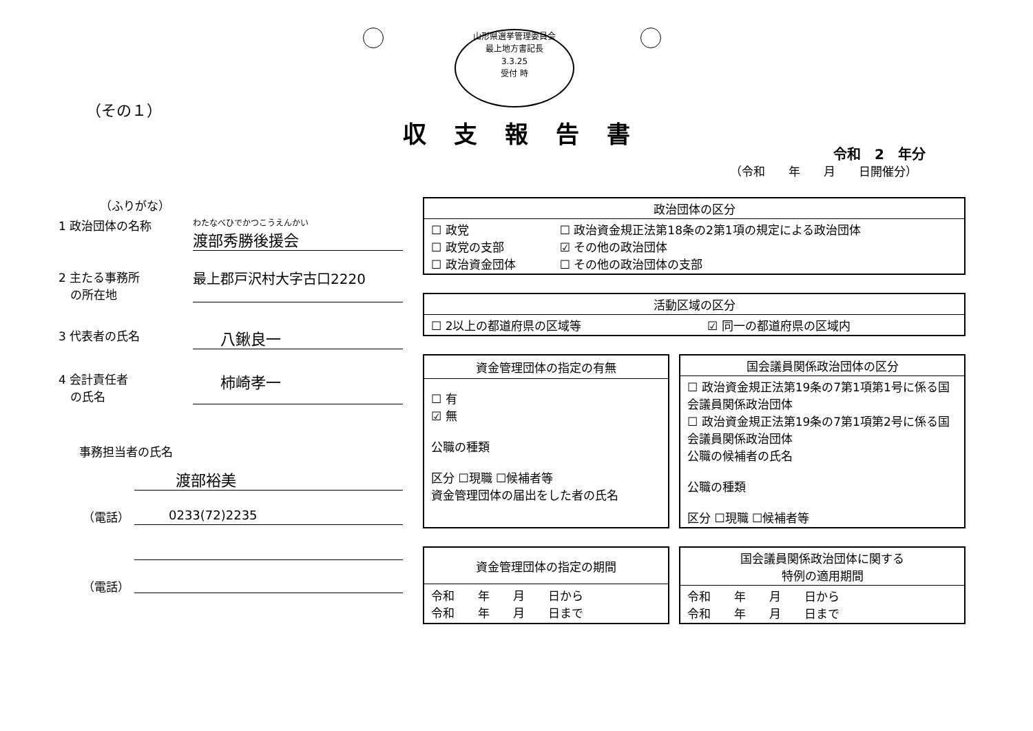山形県選挙管理委員会
最上地方書記長
3.3.25
受付 時
（その１）
収支報告書
令和　2　年分
（令和　　年　　月　　日開催分）
（ふりがな）
1 政治団体の名称
わたなべひでかつこうえんかい
渡部秀勝後援会
2 主たる事務所
　の所在地
最上郡戸沢村大字古口2220
3 代表者の氏名
八鍬良一
4 会計責任者
　の氏名
柿崎孝一
事務担当者の氏名
渡部裕美
（電話） 0233(72)2235
（電話）
| 政治団体の区分 | |
| --- | --- |
| ☐ 政党 ☐ 政党の支部 ☐ 政治資金団体 | ☐ 政治資金規正法第18条の2第1項の規定による政治団体 ☑ その他の政治団体 ☐ その他の政治団体の支部 |
| 活動区域の区分 | |
| --- | --- |
| ☐ 2以上の都道府県の区域等 | ☑ 同一の都道府県の区域内 |
| 資金管理団体の指定の有無 |
| --- |
| ☐ 有 ☑ 無 公職の種類 区分 ☐現職 ☐候補者等 資金管理団体の届出をした者の氏名 |
| 国会議員関係政治団体の区分 |
| --- |
| ☐ 政治資金規正法第19条の7第1項第1号に係る国会議員関係政治団体 ☐ 政治資金規正法第19条の7第1項第2号に係る国会議員関係政治団体 公職の候補者の氏名 公職の種類 区分 ☐現職 ☐候補者等 |
| 資金管理団体の指定の期間 |
| --- |
| 令和 年 月 日から 令和 年 月 日まで |
| 国会議員関係政治団体に関する 特例の適用期間 |
| --- |
| 令和 年 月 日から 令和 年 月 日まで |